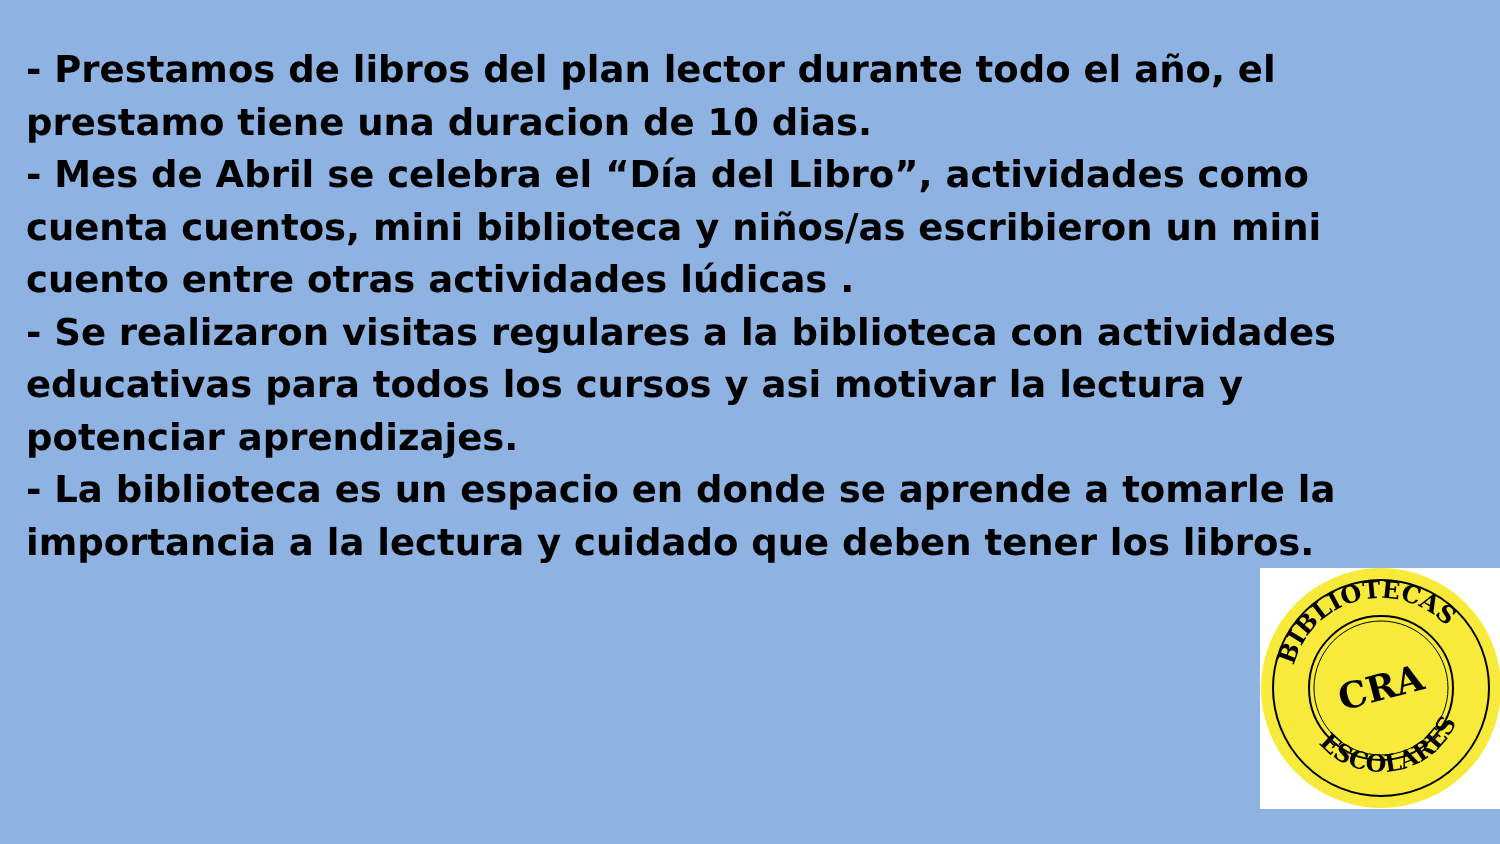- Prestamos de libros del plan lector durante todo el año, el prestamo tiene una duracion de 10 dias.
- Mes de Abril se celebra el “Día del Libro”, actividades como cuenta cuentos, mini biblioteca y niños/as escribieron un mini cuento entre otras actividades lúdicas .
- Se realizaron visitas regulares a la biblioteca con actividades educativas para todos los cursos y asi motivar la lectura y potenciar aprendizajes.
- La biblioteca es un espacio en donde se aprende a tomarle la importancia a la lectura y cuidado que deben tener los libros.
BIBLIOTECAS
ESCOLARES
CRA